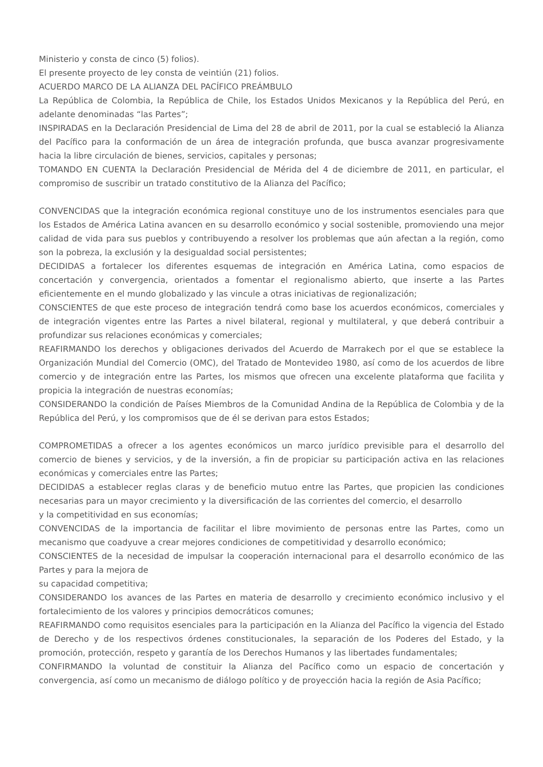Ministerio y consta de cinco (5) folios).
El presente proyecto de ley consta de veintiún (21) folios.
ACUERDO MARCO DE LA ALIANZA DEL PACÍFICO PREÁMBULO
La República de Colombia, la República de Chile, los Estados Unidos Mexicanos y la República del Perú, en adelante denominadas “las Partes”;
INSPIRADAS en la Declaración Presidencial de Lima del 28 de abril de 2011, por la cual se estableció la Alianza del Pacífico para la conformación de un área de integración profunda, que busca avanzar progresivamente hacia la libre circulación de bienes, servicios, capitales y personas;
TOMANDO EN CUENTA la Declaración Presidencial de Mérida del 4 de diciembre de 2011, en particular, el compromiso de suscribir un tratado constitutivo de la Alianza del Pacífico;
CONVENCIDAS que la integración económica regional constituye uno de los instrumentos esenciales para que los Estados de América Latina avancen en su desarrollo económico y social sostenible, promoviendo una mejor calidad de vida para sus pueblos y contribuyendo a resolver los problemas que aún afectan a la región, como son la pobreza, la exclusión y la desigualdad social persistentes;
DECIDIDAS a fortalecer los diferentes esquemas de integración en América Latina, como espacios de concertación y convergencia, orientados a fomentar el regionalismo abierto, que inserte a las Partes eficientemente en el mundo globalizado y las vincule a otras iniciativas de regionalización;
CONSCIENTES de que este proceso de integración tendrá como base los acuerdos económicos, comerciales y de integración vigentes entre las Partes a nivel bilateral, regional y multilateral, y que deberá contribuir a profundizar sus relaciones económicas y comerciales;
REAFIRMANDO los derechos y obligaciones derivados del Acuerdo de Marrakech por el que se establece la Organización Mundial del Comercio (OMC), del Tratado de Montevideo 1980, así como de los acuerdos de libre comercio y de integración entre las Partes, los mismos que ofrecen una excelente plataforma que facilita y propicia la integración de nuestras economías;
CONSIDERANDO la condición de Países Miembros de la Comunidad Andina de la República de Colombia y de la República del Perú, y los compromisos que de él se derivan para estos Estados;
COMPROMETIDAS a ofrecer a los agentes económicos un marco jurídico previsible para el desarrollo del comercio de bienes y servicios, y de la inversión, a fin de propiciar su participación activa en las relaciones económicas y comerciales entre las Partes;
DECIDIDAS a establecer reglas claras y de beneficio mutuo entre las Partes, que propicien las condiciones necesarias para un mayor crecimiento y la diversificación de las corrientes del comercio, el desarrollo
y la competitividad en sus economías;
CONVENCIDAS de la importancia de facilitar el libre movimiento de personas entre las Partes, como un mecanismo que coadyuve a crear mejores condiciones de competitividad y desarrollo económico;
CONSCIENTES de la necesidad de impulsar la cooperación internacional para el desarrollo económico de las Partes y para la mejora de
su capacidad competitiva;
CONSIDERANDO los avances de las Partes en materia de desarrollo y crecimiento económico inclusivo y el fortalecimiento de los valores y principios democráticos comunes;
REAFIRMANDO como requisitos esenciales para la participación en la Alianza del Pacífico la vigencia del Estado de Derecho y de los respectivos órdenes constitucionales, la separación de los Poderes del Estado, y la promoción, protección, respeto y garantía de los Derechos Humanos y las libertades fundamentales;
CONFIRMANDO la voluntad de constituir la Alianza del Pacífico como un espacio de concertación y convergencia, así como un mecanismo de diálogo político y de proyección hacia la región de Asia Pacífico;